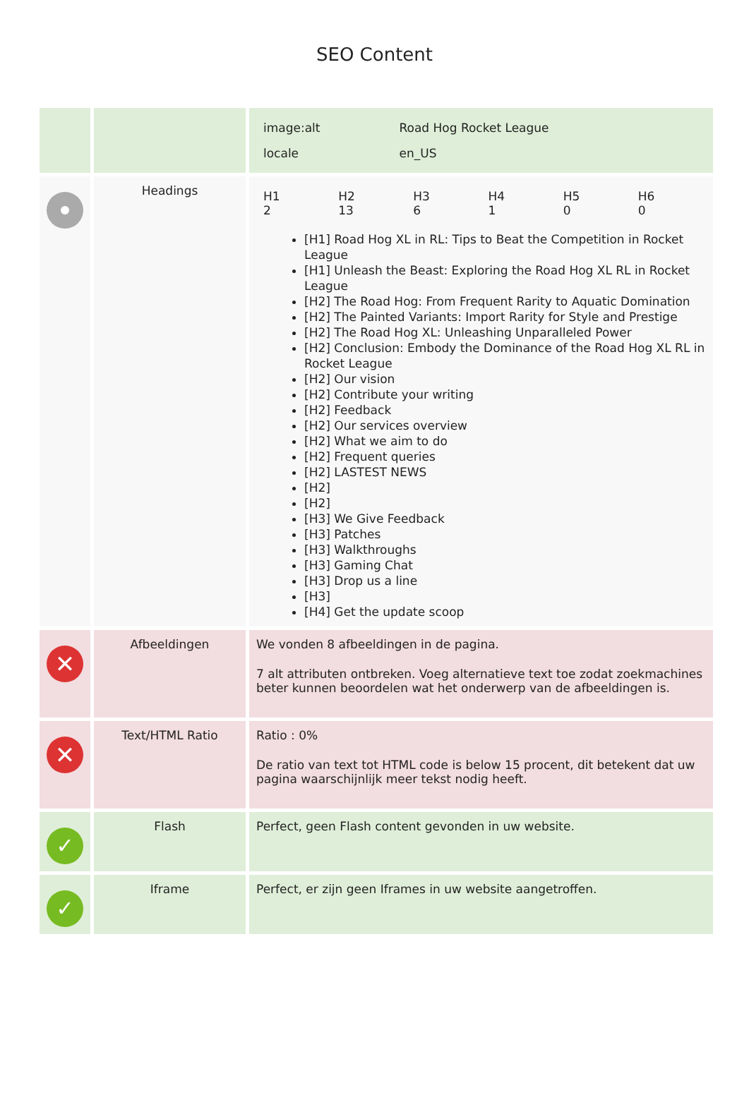SEO Content
| | | / image:alt / Road Hog Rocket League / / locale / en_US / |
| | Headings | / H1 2 / H2 13 / H3 6 / H4 1 / H5 0 / H6 0 / [H1] Road Hog XL in RL: Tips to Beat the Competition in Rocket League [H1] Unleash the Beast: Exploring the Road Hog XL RL in Rocket League [H2] The Road Hog: From Frequent Rarity to Aquatic Domination [H2] The Painted Variants: Import Rarity for Style and Prestige [H2] The Road Hog XL: Unleashing Unparalleled Power [H2] Conclusion: Embody the Dominance of the Road Hog XL RL in Rocket League [H2] Our vision [H2] Contribute your writing [H2] Feedback [H2] Our services overview [H2] What we aim to do [H2] Frequent queries [H2] LASTEST NEWS [H2] [H2] [H3] We Give Feedback [H3] Patches [H3] Walkthroughs [H3] Gaming Chat [H3] Drop us a line [H3] [H4] Get the update scoop |
| ✕ | Afbeeldingen | We vonden 8 afbeeldingen in de pagina. 7 alt attributen ontbreken. Voeg alternatieve text toe zodat zoekmachines beter kunnen beoordelen wat het onderwerp van de afbeeldingen is. |
| ✕ | Text/HTML Ratio | Ratio : 0% De ratio van text tot HTML code is below 15 procent, dit betekent dat uw pagina waarschijnlijk meer tekst nodig heeft. |
| ✓ | Flash | Perfect, geen Flash content gevonden in uw website. |
| ✓ | Iframe | Perfect, er zijn geen Iframes in uw website aangetroffen. |